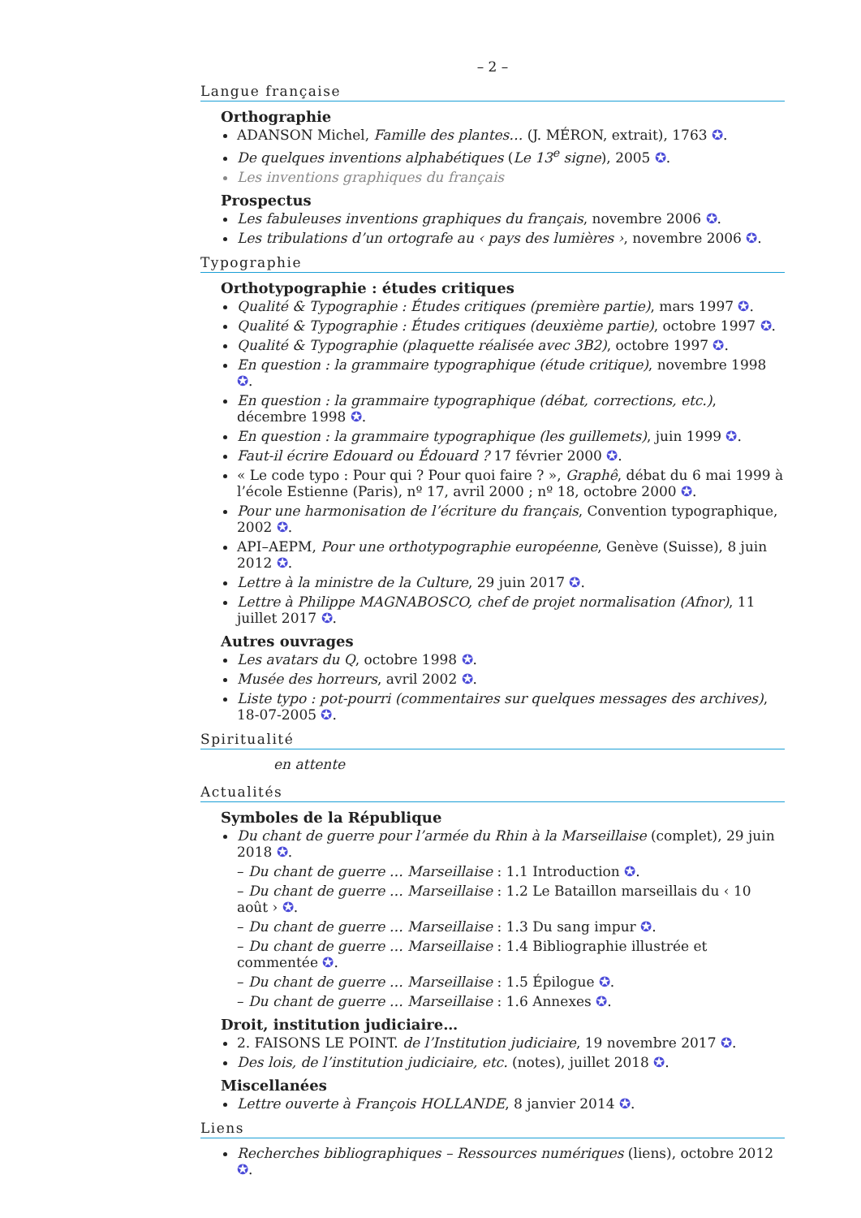– 2 –
Langue française
Orthographie
ADANSON Michel, Famille des plantes… (J. MÉRON, extrait), 1763 ✪.
De quelques inventions alphabétiques (Le 13<sup>e</sup> signe), 2005 ✪.
Les inventions graphiques du français
Prospectus
Les fabuleuses inventions graphiques du français, novembre 2006 ✪.
Les tribulations d’un ortografe au ‹ pays des lumières ›, novembre 2006 ✪.
Typographie
Orthotypographie : études critiques
Qualité & Typographie : Études critiques (première partie), mars 1997 ✪.
Qualité & Typographie : Études critiques (deuxième partie), octobre 1997 ✪.
Qualité & Typographie (plaquette réalisée avec 3B2), octobre 1997 ✪.
En question : la grammaire typographique (étude critique), novembre 1998 ✪.
En question : la grammaire typographique (débat, corrections, etc.), décembre 1998 ✪.
En question : la grammaire typographique (les guillemets), juin 1999 ✪.
Faut-il écrire Edouard ou Édouard ? 17 février 2000 ✪.
« Le code typo : Pour qui ? Pour quoi faire ? », Graphê, débat du 6 mai 1999 à l’école Estienne (Paris), nº 17, avril 2000 ; nº 18, octobre 2000 ✪.
Pour une harmonisation de l’écriture du français, Convention typographique, 2002 ✪.
API–AEPM, Pour une orthotypographie européenne, Genève (Suisse), 8 juin 2012 ✪.
Lettre à la ministre de la Culture, 29 juin 2017 ✪.
Lettre à Philippe MAGNABOSCO, chef de projet normalisation (Afnor), 11 juillet 2017 ✪.
Autres ouvrages
Les avatars du Q, octobre 1998 ✪.
Musée des horreurs, avril 2002 ✪.
Liste typo : pot-pourri (commentaires sur quelques messages des archives), 18-07-2005 ✪.
Spiritualité
en attente
Actualités
Symboles de la République
Du chant de guerre pour l’armée du Rhin à la Marseillaise (complet), 29 juin 2018 ✪.
– Du chant de guerre … Marseillaise : 1.1 Introduction ✪.
– Du chant de guerre … Marseillaise : 1.2 Le Bataillon marseillais du ‹ 10 août › ✪.
– Du chant de guerre … Marseillaise : 1.3 Du sang impur ✪.
– Du chant de guerre … Marseillaise : 1.4 Bibliographie illustrée et commentée ✪.
– Du chant de guerre … Marseillaise : 1.5 Épilogue ✪.
– Du chant de guerre … Marseillaise : 1.6 Annexes ✪.
Droit, institution judiciaire…
2. FAISONS LE POINT. de l’Institution judiciaire, 19 novembre 2017 ✪.
Des lois, de l’institution judiciaire, etc. (notes), juillet 2018 ✪.
Miscellanées
Lettre ouverte à François HOLLANDE, 8 janvier 2014 ✪.
Liens
Recherches bibliographiques – Ressources numériques (liens), octobre 2012 ✪.